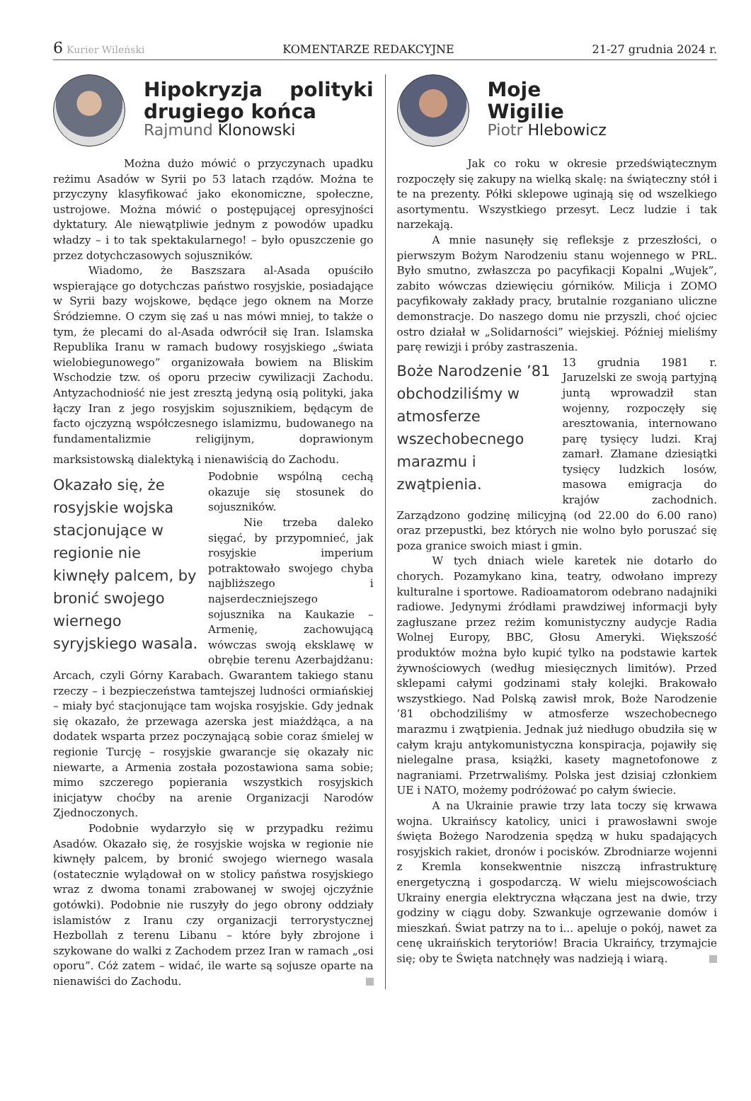6 Kurier Wileński KOMENTARZE REDAKCYJNE 21-27 grudnia 2024 r.
Hipokryzja polityki drugiego końca
Rajmund Klonowski
Można dużo mówić o przyczynach upadku reżimu Asadów w Syrii po 53 latach rządów. Można te przyczyny klasyfikować jako ekonomiczne, społeczne, ustrojowe. Można mówić o postępującej opresyjności dyktatury. Ale niewątpliwie jednym z powodów upadku władzy – i to tak spektakularnego! – było opuszczenie go przez dotychczasowych sojuszników.
Wiadomo, że Baszszara al-Asada opuściło wspierające go dotychczas państwo rosyjskie, posiadające w Syrii bazy wojskowe, będące jego oknem na Morze Śródziemne. O czym się zaś u nas mówi mniej, to także o tym, że plecami do al-Asada odwrócił się Iran. Islamska Republika Iranu w ramach budowy rosyjskiego „świata wielobiegunowego” organizowała bowiem na Bliskim Wschodzie tzw. oś oporu przeciw cywilizacji Zachodu. Antyzachodniość nie jest zresztą jedyną osią polityki, jaka łączy Iran z jego rosyjskim sojusznikiem, będącym de facto ojczyzną współczesnego islamizmu, budowanego na fundamentalizmie religijnym, doprawionym marksistowską dialektyką i nienawiścią do Zachodu.
Okazało się, że rosyjskie wojska stacjonujące w regionie nie kiwnęły palcem, by bronić swojego wiernego syryjskiego wasala.
Podobnie wspólną cechą okazuje się stosunek do sojuszników.
Nie trzeba daleko sięgać, by przypomnieć, jak rosyjskie imperium potraktowało swojego chyba najbliższego i najserdeczniejszego sojusznika na Kaukazie – Armenię, zachowującą wówczas swoją eksklawę w obrębie terenu Azerbajdżanu: Arcach, czyli Górny Karabach. Gwarantem takiego stanu rzeczy – i bezpieczeństwa tamtejszej ludności ormiańskiej – miały być stacjonujące tam wojska rosyjskie. Gdy jednak się okazało, że przewaga azerska jest miażdżąca, a na dodatek wsparta przez poczynającą sobie coraz śmielej w regionie Turcję – rosyjskie gwarancje się okazały nic niewarte, a Armenia została pozostawiona sama sobie; mimo szczerego popierania wszystkich rosyjskich inicjatyw choćby na arenie Organizacji Narodów Zjednoczonych.
Podobnie wydarzyło się w przypadku reżimu Asadów. Okazało się, że rosyjskie wojska w regionie nie kiwnęły palcem, by bronić swojego wiernego wasala (ostatecznie wylądował on w stolicy państwa rosyjskiego wraz z dwoma tonami zrabowanej w swojej ojczyźnie gotówki). Podobnie nie ruszyły do jego obrony oddziały islamistów z Iranu czy organizacji terrorystycznej Hezbollah z terenu Libanu – które były zbrojone i szykowane do walki z Zachodem przez Iran w ramach „osi oporu”. Cóż zatem – widać, ile warte są sojusze oparte na nienawiści do Zachodu.
Moje
Wigilie
Piotr Hlebowicz
Jak co roku w okresie przedświątecznym rozpoczęły się zakupy na wielką skalę: na świąteczny stół i te na prezenty. Półki sklepowe uginają się od wszelkiego asortymentu. Wszystkiego przesyt. Lecz ludzie i tak narzekają.
A mnie nasunęły się refleksje z przeszłości, o pierwszym Bożym Narodzeniu stanu wojennego w PRL. Było smutno, zwłaszcza po pacyfikacji Kopalni „Wujek”, zabito wówczas dziewięciu górników. Milicja i ZOMO pacyfikowały zakłady pracy, brutalnie rozganiano uliczne demonstracje. Do naszego domu nie przyszli, choć ojciec ostro działał w „Solidarności” wiejskiej. Później mieliśmy parę rewizji i próby zastraszenia.
Boże Narodzenie ’81 obchodziliśmy w atmosferze wszechobecnego marazmu i zwątpienia.
13 grudnia 1981 r. Jaruzelski ze swoją partyjną juntą wprowadził stan wojenny, rozpoczęły się aresztowania, internowano parę tysięcy ludzi. Kraj zamarł. Złamane dziesiątki tysięcy ludzkich losów, masowa emigracja do krajów zachodnich. Zarządzono godzinę milicyjną (od 22.00 do 6.00 rano) oraz przepustki, bez których nie wolno było poruszać się poza granice swoich miast i gmin.
W tych dniach wiele karetek nie dotarło do chorych. Pozamykano kina, teatry, odwołano imprezy kulturalne i sportowe. Radioamatorom odebrano nadajniki radiowe. Jedynymi źródłami prawdziwej informacji były zagłuszane przez reżim komunistyczny audycje Radia Wolnej Europy, BBC, Głosu Ameryki. Większość produktów można było kupić tylko na podstawie kartek żywnościowych (według miesięcznych limitów). Przed sklepami całymi godzinami stały kolejki. Brakowało wszystkiego. Nad Polską zawisł mrok, Boże Narodzenie ’81 obchodziliśmy w atmosferze wszechobecnego marazmu i zwątpienia. Jednak już niedługo obudziła się w całym kraju antykomunistyczna konspiracja, pojawiły się nielegalne prasa, książki, kasety magnetofonowe z nagraniami. Przetrwaliśmy. Polska jest dzisiaj członkiem UE i NATO, możemy podróżować po całym świecie.
A na Ukrainie prawie trzy lata toczy się krwawa wojna. Ukraińscy katolicy, unici i prawosławni swoje święta Bożego Narodzenia spędzą w huku spadających rosyjskich rakiet, dronów i pocisków. Zbrodniarze wojenni z Kremla konsekwentnie niszczą infrastrukturę energetyczną i gospodarczą. W wielu miejscowościach Ukrainy energia elektryczna włączana jest na dwie, trzy godziny w ciągu doby. Szwankuje ogrzewanie domów i mieszkań. Świat patrzy na to i... apeluje o pokój, nawet za cenę ukraińskich terytoriów! Bracia Ukraińcy, trzymajcie się; oby te Święta natchnęły was nadzieją i wiarą.